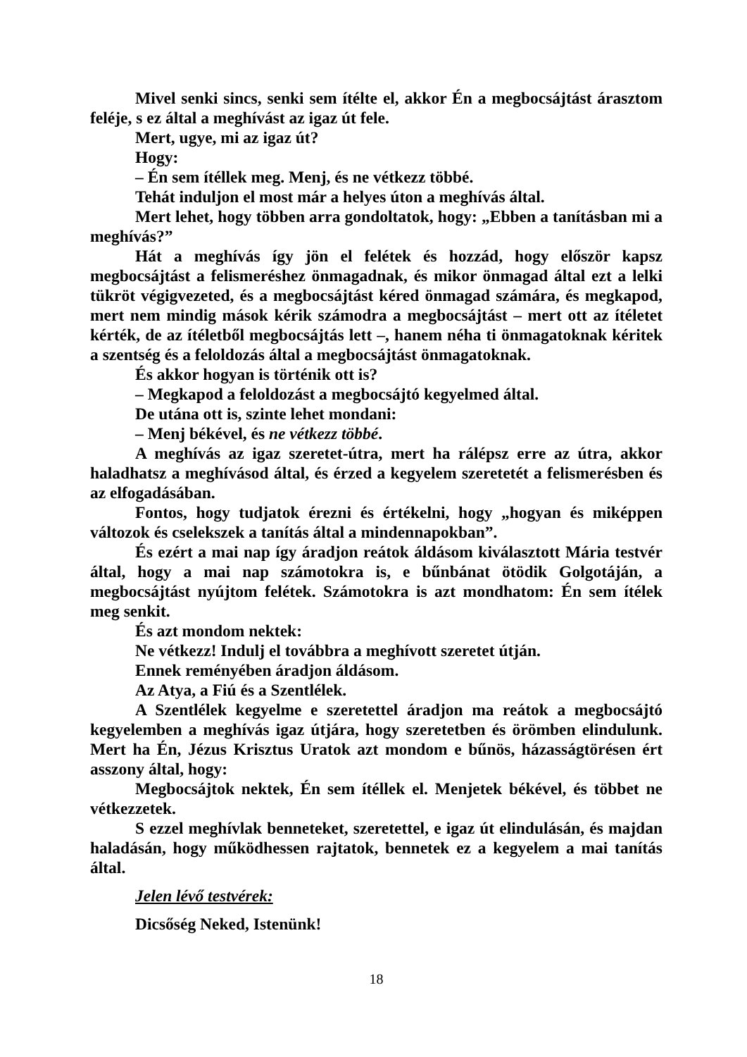Mivel senki sincs, senki sem ítélte el, akkor Én a megbocsájtást árasztom feléje, s ez által a meghívást az igaz út fele.
Mert, ugye, mi az igaz út?
Hogy:
– Én sem ítéllek meg. Menj, és ne vétkezz többé.
Tehát induljon el most már a helyes úton a meghívás által.
Mert lehet, hogy többen arra gondoltatok, hogy: „Ebben a tanításban mi a meghívás?”
Hát a meghívás így jön el felétek és hozzád, hogy először kapsz megbocsájtást a felismeréshez önmagadnak, és mikor önmagad által ezt a lelki tükröt végigvezeted, és a megbocsájtást kéred önmagad számára, és megkapod, mert nem mindig mások kérik számodra a megbocsájtást – mert ott az ítéletet kérték, de az ítéletből megbocsájtás lett –, hanem néha ti önmagatoknak kéritek a szentség és a feloldozás által a megbocsájtást önmagatoknak.
És akkor hogyan is történik ott is?
– Megkapod a feloldozást a megbocsájtó kegyelmed által.
De utána ott is, szinte lehet mondani:
– Menj békével, és ne vétkezz többé.
A meghívás az igaz szeretet-útra, mert ha rálépsz erre az útra, akkor haladhatsz a meghívásod által, és érzed a kegyelem szeretetét a felismerésben és az elfogadásában.
Fontos, hogy tudjatok érezni és értékelni, hogy „hogyan és miképpen változok és cselekszek a tanítás által a mindennapokban”.
És ezért a mai nap így áradjon reátok áldásom kiválasztott Mária testvér által, hogy a mai nap számotokra is, e bűnbánat ötödik Golgotáján, a megbocsájtást nyújtom felétek. Számotokra is azt mondhatom: Én sem ítélek meg senkit.
És azt mondom nektek:
Ne vétkezz! Indulj el továbbra a meghívott szeretet útján.
Ennek reményében áradjon áldásom.
Az Atya, a Fiú és a Szentlélek.
A Szentlélek kegyelme e szeretettel áradjon ma reátok a megbocsájtó kegyelemben a meghívás igaz útjára, hogy szeretetben és örömben elindulunk. Mert ha Én, Jézus Krisztus Uratok azt mondom e bűnös, házasságtörésen ért asszony által, hogy:
Megbocsájtok nektek, Én sem ítéllek el. Menjetek békével, és többet ne vétkezzetek.
S ezzel meghívlak benneteket, szeretettel, e igaz út elindulásán, és majdan haladásán, hogy működhessen rajtatok, bennetek ez a kegyelem a mai tanítás által.
Jelen lévő testvérek:
Dicsőség Neked, Istenünk!
18